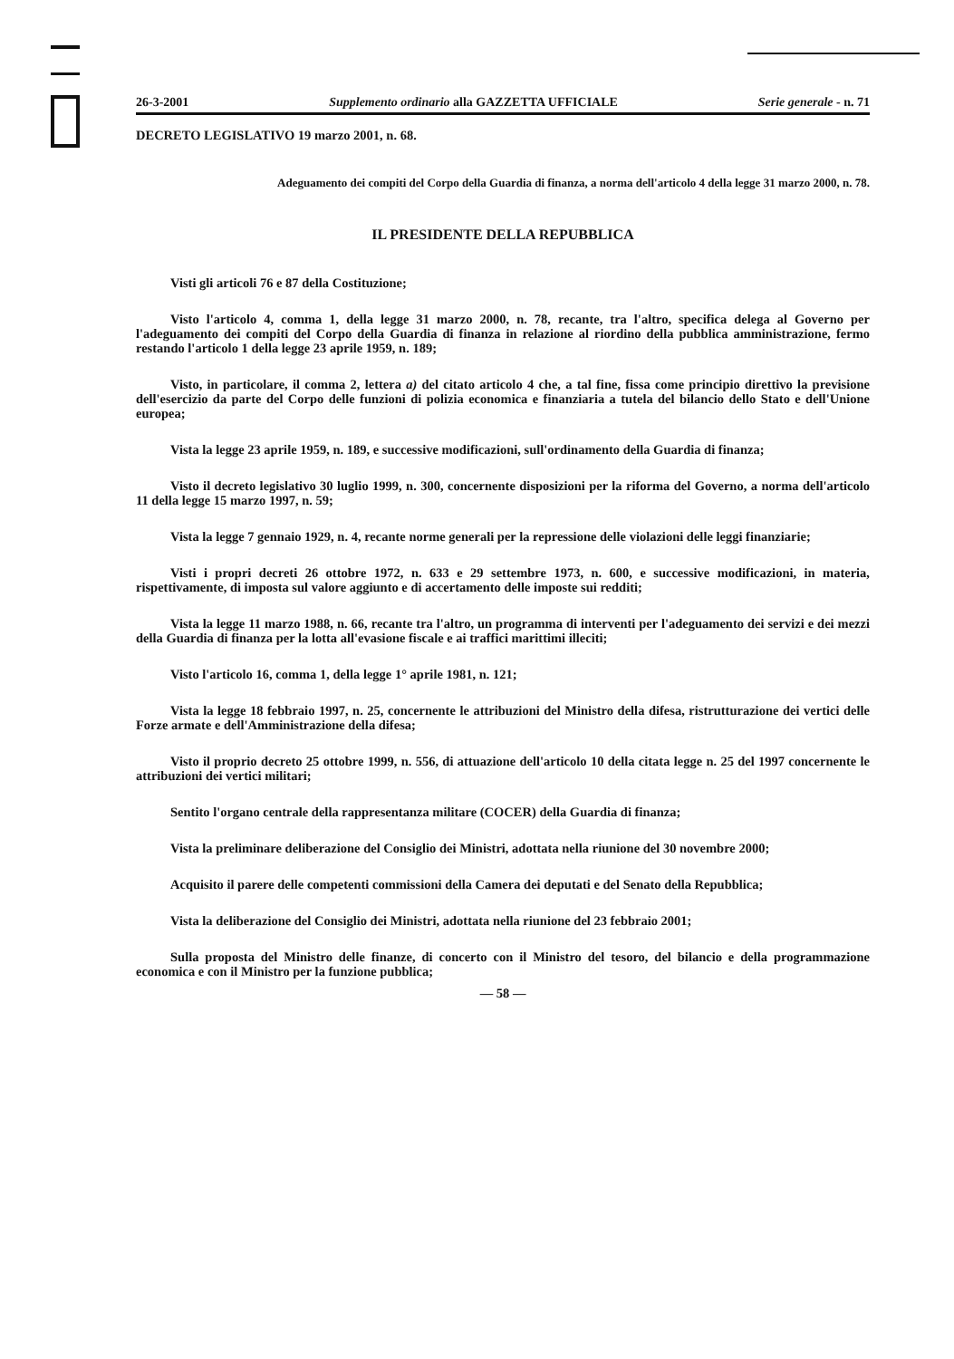26-3-2001 Supplemento ordinario alla GAZZETTA UFFICIALE Serie generale - n. 71
DECRETO LEGISLATIVO 19 marzo 2001, n. 68.
Adeguamento dei compiti del Corpo della Guardia di finanza, a norma dell'articolo 4 della legge 31 marzo 2000, n. 78.
IL PRESIDENTE DELLA REPUBBLICA
Visti gli articoli 76 e 87 della Costituzione;
Visto l'articolo 4, comma 1, della legge 31 marzo 2000, n. 78, recante, tra l'altro, specifica delega al Governo per l'adeguamento dei compiti del Corpo della Guardia di finanza in relazione al riordino della pubblica amministrazione, fermo restando l'articolo 1 della legge 23 aprile 1959, n. 189;
Visto, in particolare, il comma 2, lettera a) del citato articolo 4 che, a tal fine, fissa come principio direttivo la previsione dell'esercizio da parte del Corpo delle funzioni di polizia economica e finanziaria a tutela del bilancio dello Stato e dell'Unione europea;
Vista la legge 23 aprile 1959, n. 189, e successive modificazioni, sull'ordinamento della Guardia di finanza;
Visto il decreto legislativo 30 luglio 1999, n. 300, concernente disposizioni per la riforma del Governo, a norma dell'articolo 11 della legge 15 marzo 1997, n. 59;
Vista la legge 7 gennaio 1929, n. 4, recante norme generali per la repressione delle violazioni delle leggi finanziarie;
Visti i propri decreti 26 ottobre 1972, n. 633 e 29 settembre 1973, n. 600, e successive modificazioni, in materia, rispettivamente, di imposta sul valore aggiunto e di accertamento delle imposte sui redditi;
Vista la legge 11 marzo 1988, n. 66, recante tra l'altro, un programma di interventi per l'adeguamento dei servizi e dei mezzi della Guardia di finanza per la lotta all'evasione fiscale e ai traffici marittimi illeciti;
Visto l'articolo 16, comma 1, della legge 1° aprile 1981, n. 121;
Vista la legge 18 febbraio 1997, n. 25, concernente le attribuzioni del Ministro della difesa, ristrutturazione dei vertici delle Forze armate e dell'Amministrazione della difesa;
Visto il proprio decreto 25 ottobre 1999, n. 556, di attuazione dell'articolo 10 della citata legge n. 25 del 1997 concernente le attribuzioni dei vertici militari;
Sentito l'organo centrale della rappresentanza militare (COCER) della Guardia di finanza;
Vista la preliminare deliberazione del Consiglio dei Ministri, adottata nella riunione del 30 novembre 2000;
Acquisito il parere delle competenti commissioni della Camera dei deputati e del Senato della Repubblica;
Vista la deliberazione del Consiglio dei Ministri, adottata nella riunione del 23 febbraio 2001;
Sulla proposta del Ministro delle finanze, di concerto con il Ministro del tesoro, del bilancio e della programmazione economica e con il Ministro per la funzione pubblica;
— 58 —